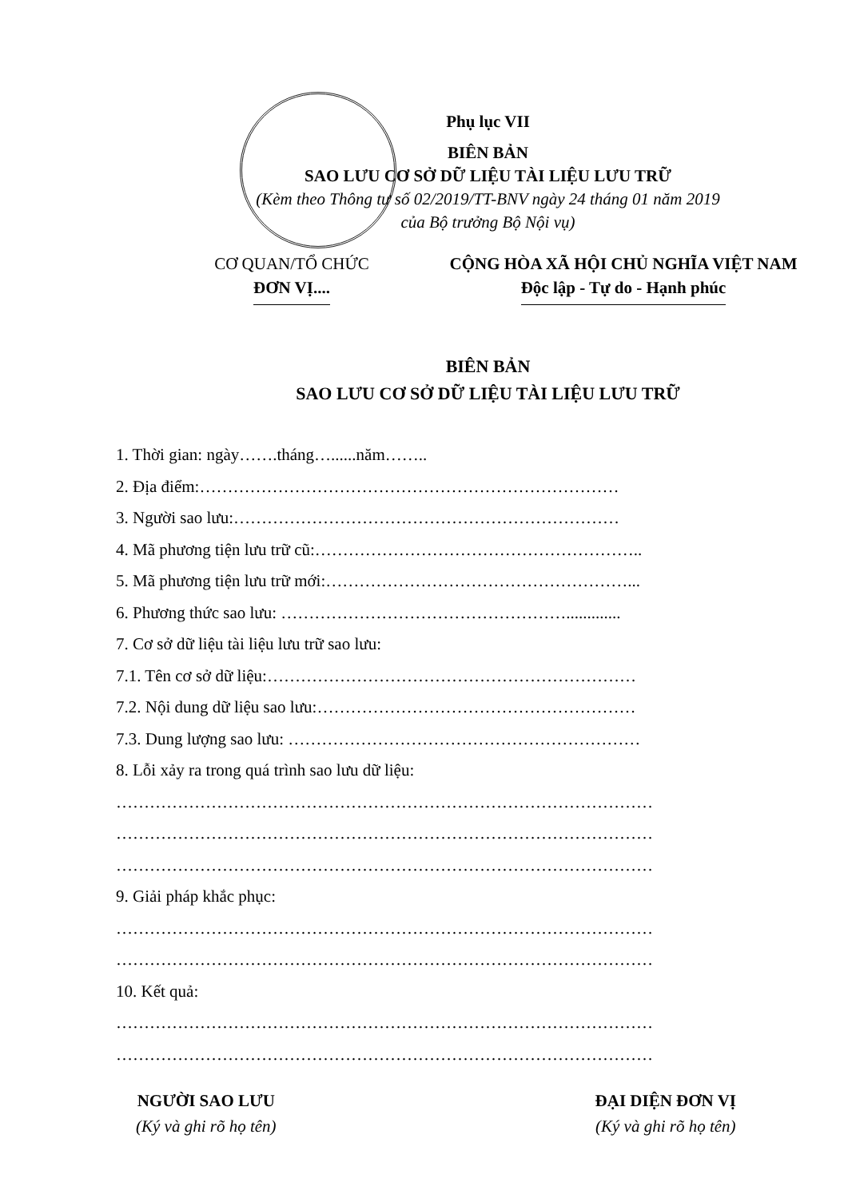Phụ lục VII
BIÊN BẢN
SAO LƯU CƠ SỞ DỮ LIỆU TÀI LIỆU LƯU TRỮ
(Kèm theo Thông tư số 02/2019/TT-BNV ngày 24 tháng 01 năm 2019
của Bộ trưởng Bộ Nội vụ)
CƠ QUAN/TỔ CHỨC
ĐƠN VỊ....
CỘNG HÒA XÃ HỘI CHỦ NGHĨA VIỆT NAM
Độc lập - Tự do - Hạnh phúc
BIÊN BẢN
SAO LƯU CƠ SỞ DỮ LIỆU TÀI LIỆU LƯU TRỮ
1. Thời gian: ngày…….tháng…......năm……..
2. Địa điểm:…………………………………………………………………
3. Người sao lưu:……………………………………………………………
4. Mã phương tiện lưu trữ cũ:…………………………………………………..
5. Mã phương tiện lưu trữ mới:………………………………………………...
6. Phương thức sao lưu: …………………………………………….............
7. Cơ sở dữ liệu tài liệu lưu trữ sao lưu:
7.1. Tên cơ sở dữ liệu:…………………………………………………………
7.2. Nội dung dữ liệu sao lưu:…………………………………………………
7.3. Dung lượng sao lưu: ………………………………………………………
8. Lỗi xảy ra trong quá trình sao lưu dữ liệu:
……………………………………………………………………………………
……………………………………………………………………………………
……………………………………………………………………………………
9. Giải pháp khắc phục:
……………………………………………………………………………………
……………………………………………………………………………………
10. Kết quả:
……………………………………………………………………………………
……………………………………………………………………………………
NGƯỜI SAO LƯU
(Ký và ghi rõ họ tên)
ĐẠI DIỆN ĐƠN VỊ
(Ký và ghi rõ họ tên)